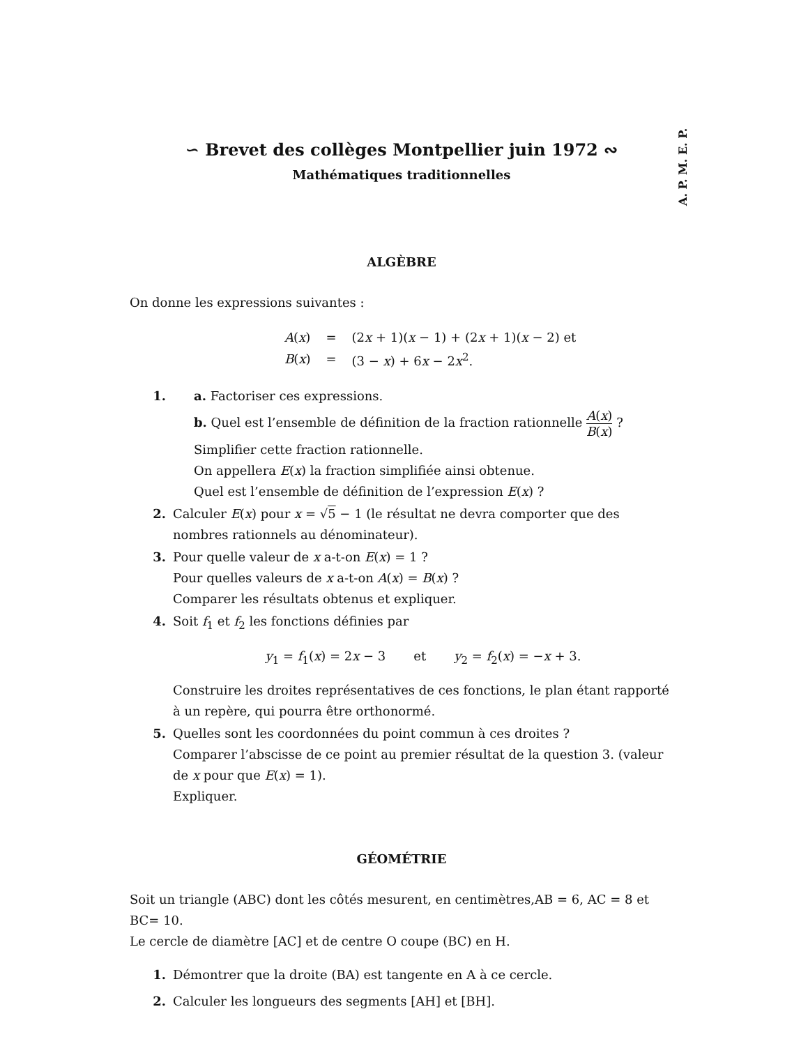A. P. M. E. P.
∽ Brevet des collèges Montpellier juin 1972 ∾
Mathématiques traditionnelles
ALGÈBRE
On donne les expressions suivantes :
| A ( x ) | = | (2 x + 1)( x − 1) + (2 x + 1)( x − 2) et |
| B ( x ) | = | (3 − x ) + 6 x − 2 x<sup>2</sup>. |
1. a. Factoriser ces expressions.
b. Quel est l’ensemble de définition de la fraction rationnelle A(x) B(x) ?
Simplifier cette fraction rationnelle.
On appellera E(x) la fraction simplifiée ainsi obtenue.
Quel est l’ensemble de définition de l’expression E(x) ?
2. Calculer E(x) pour x = √5 − 1 (le résultat ne devra comporter que des nombres rationnels au dénominateur).
3. Pour quelle valeur de x a-t-on E(x) = 1 ?
Pour quelles valeurs de x a-t-on A(x) = B(x) ?
Comparer les résultats obtenus et expliquer.
4. Soit f<sub>1</sub> et f<sub>2</sub> les fonctions définies par
y<sub>1</sub> = f<sub>1</sub>(x) = 2x − 3 et y<sub>2</sub> = f<sub>2</sub>(x) = −x + 3.
Construire les droites représentatives de ces fonctions, le plan étant rapporté à un repère, qui pourra être orthonormé.
5. Quelles sont les coordonnées du point commun à ces droites ?
Comparer l’abscisse de ce point au premier résultat de la question 3. (valeur de x pour que E(x) = 1).
Expliquer.
GÉOMÉTRIE
Soit un triangle (ABC) dont les côtés mesurent, en centimètres,AB = 6, AC = 8 et BC= 10.
Le cercle de diamètre [AC] et de centre O coupe (BC) en H.
1. Démontrer que la droite (BA) est tangente en A à ce cercle.
2. Calculer les longueurs des segments [AH] et [BH].